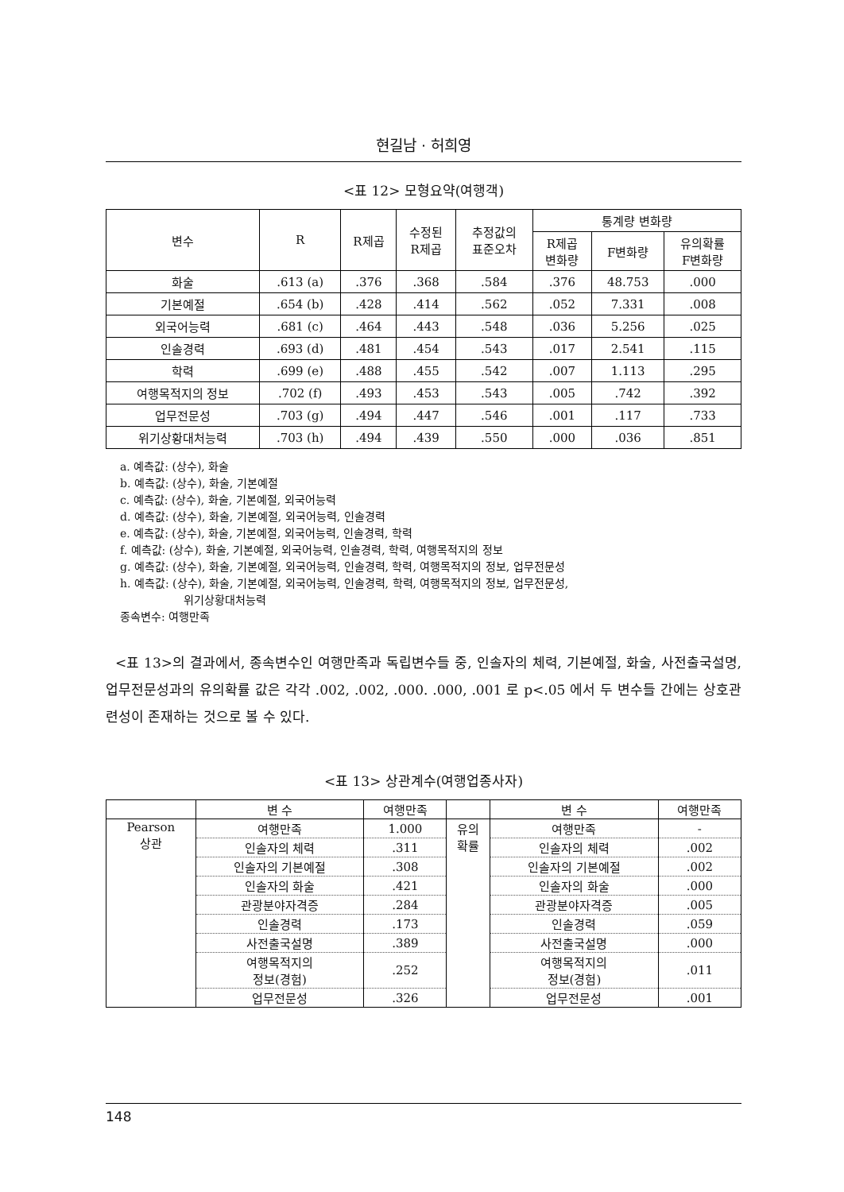현길남 · 허희영
<표 12> 모형요약(여행객)
| 변수 | R | R제곱 | 수정된 R제곱 | 추정값의 표준오차 | 통계량 변화량 | | |
| --- | --- | --- | --- | --- | --- | --- | --- |
| | | | | | R제곱 변화량 | F변화량 | 유의확률 F변화량 |
| 화술 | .613 (a) | .376 | .368 | .584 | .376 | 48.753 | .000 |
| 기본예절 | .654 (b) | .428 | .414 | .562 | .052 | 7.331 | .008 |
| 외국어능력 | .681 (c) | .464 | .443 | .548 | .036 | 5.256 | .025 |
| 인솔경력 | .693 (d) | .481 | .454 | .543 | .017 | 2.541 | .115 |
| 학력 | .699 (e) | .488 | .455 | .542 | .007 | 1.113 | .295 |
| 여행목적지의 정보 | .702 (f) | .493 | .453 | .543 | .005 | .742 | .392 |
| 업무전문성 | .703 (g) | .494 | .447 | .546 | .001 | .117 | .733 |
| 위기상황대처능력 | .703 (h) | .494 | .439 | .550 | .000 | .036 | .851 |
a. 예측값: (상수), 화술
b. 예측값: (상수), 화술, 기본예절
c. 예측값: (상수), 화술, 기본예절, 외국어능력
d. 예측값: (상수), 화술, 기본예절, 외국어능력, 인솔경력
e. 예측값: (상수), 화술, 기본예절, 외국어능력, 인솔경력, 학력
f. 예측값: (상수), 화술, 기본예절, 외국어능력, 인솔경력, 학력, 여행목적지의 정보
g. 예측값: (상수), 화술, 기본예절, 외국어능력, 인솔경력, 학력, 여행목적지의 정보, 업무전문성
h. 예측값: (상수), 화술, 기본예절, 외국어능력, 인솔경력, 학력, 여행목적지의 정보, 업무전문성,
위기상황대처능력
종속변수: 여행만족
<표 13>의 결과에서, 종속변수인 여행만족과 독립변수들 중, 인솔자의 체력, 기본예절, 화술, 사전출국설명, 업무전문성과의 유의확률 값은 각각 .002, .002, .000. .000, .001 로 p<.05 에서 두 변수들 간에는 상호관련성이 존재하는 것으로 볼 수 있다.
<표 13> 상관계수(여행업종사자)
| | 변 수 | 여행만족 | | 변 수 | 여행만족 |
| Pearson 상관 | 여행만족 | 1.000 | 유의 확률 | 여행만족 | - |
| | 인솔자의 체력 | .311 | | 인솔자의 체력 | .002 |
| | 인솔자의 기본예절 | .308 | | 인솔자의 기본예절 | .002 |
| | 인솔자의 화술 | .421 | | 인솔자의 화술 | .000 |
| | 관광분야자격증 | .284 | | 관광분야자격증 | .005 |
| | 인솔경력 | .173 | | 인솔경력 | .059 |
| | 사전출국설명 | .389 | | 사전출국설명 | .000 |
| | 여행목적지의 정보(경험) | .252 | | 여행목적지의 정보(경험) | .011 |
| | 업무전문성 | .326 | | 업무전문성 | .001 |
148